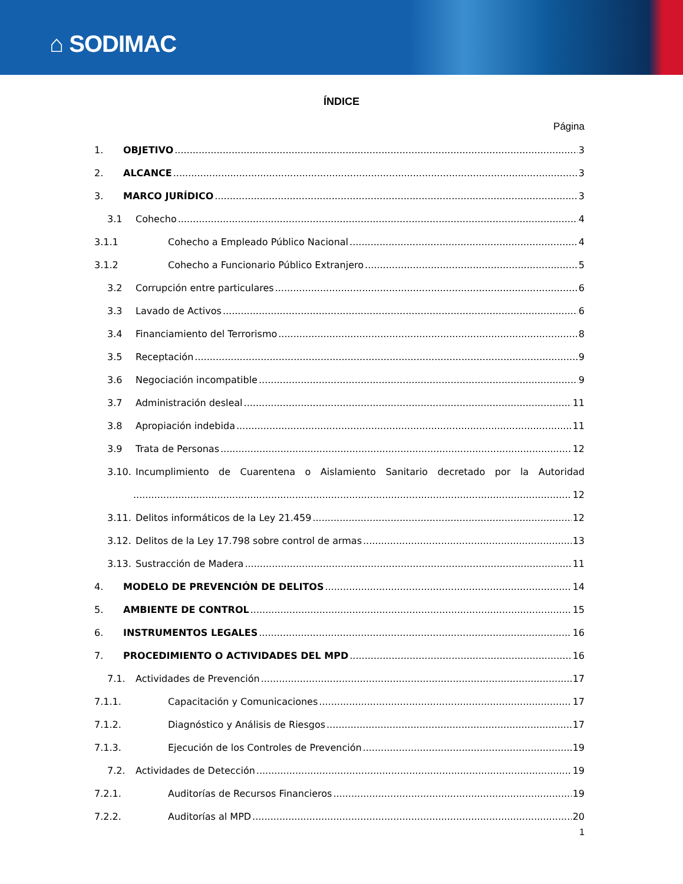⌂ SODIMAC
ÍNDICE
Página
1. OBJETIVO 3
2. ALCANCE 3
3. MARCO JURÍDICO 3
3.1 Cohecho 4
3.1.1 Cohecho a Empleado Público Nacional 4
3.1.2 Cohecho a Funcionario Público Extranjero 5
3.2 Corrupción entre particulares 6
3.3 Lavado de Activos 6
3.4 Financiamiento del Terrorismo 8
3.5 Receptación 9
3.6 Negociación incompatible 9
3.7 Administración desleal 11
3.8 Apropiación indebida 11
3.9 Trata de Personas 12
3.10. Incumplimiento de Cuarentena o Aislamiento Sanitario decretado por la Autoridad
12
3.11. Delitos informáticos de la Ley 21.459 12
3.12. Delitos de la Ley 17.798 sobre control de armas 13
3.13. Sustracción de Madera 11
4. MODELO DE PREVENCIÓN DE DELITOS 14
5. AMBIENTE DE CONTROL 15
6. INSTRUMENTOS LEGALES 16
7. PROCEDIMIENTO O ACTIVIDADES DEL MPD 16
7.1. Actividades de Prevención 17
7.1.1. Capacitación y Comunicaciones 17
7.1.2. Diagnóstico y Análisis de Riesgos 17
7.1.3. Ejecución de los Controles de Prevención 19
7.2. Actividades de Detección 19
7.2.1. Auditorías de Recursos Financieros 19
7.2.2. Auditorías al MPD 20
1